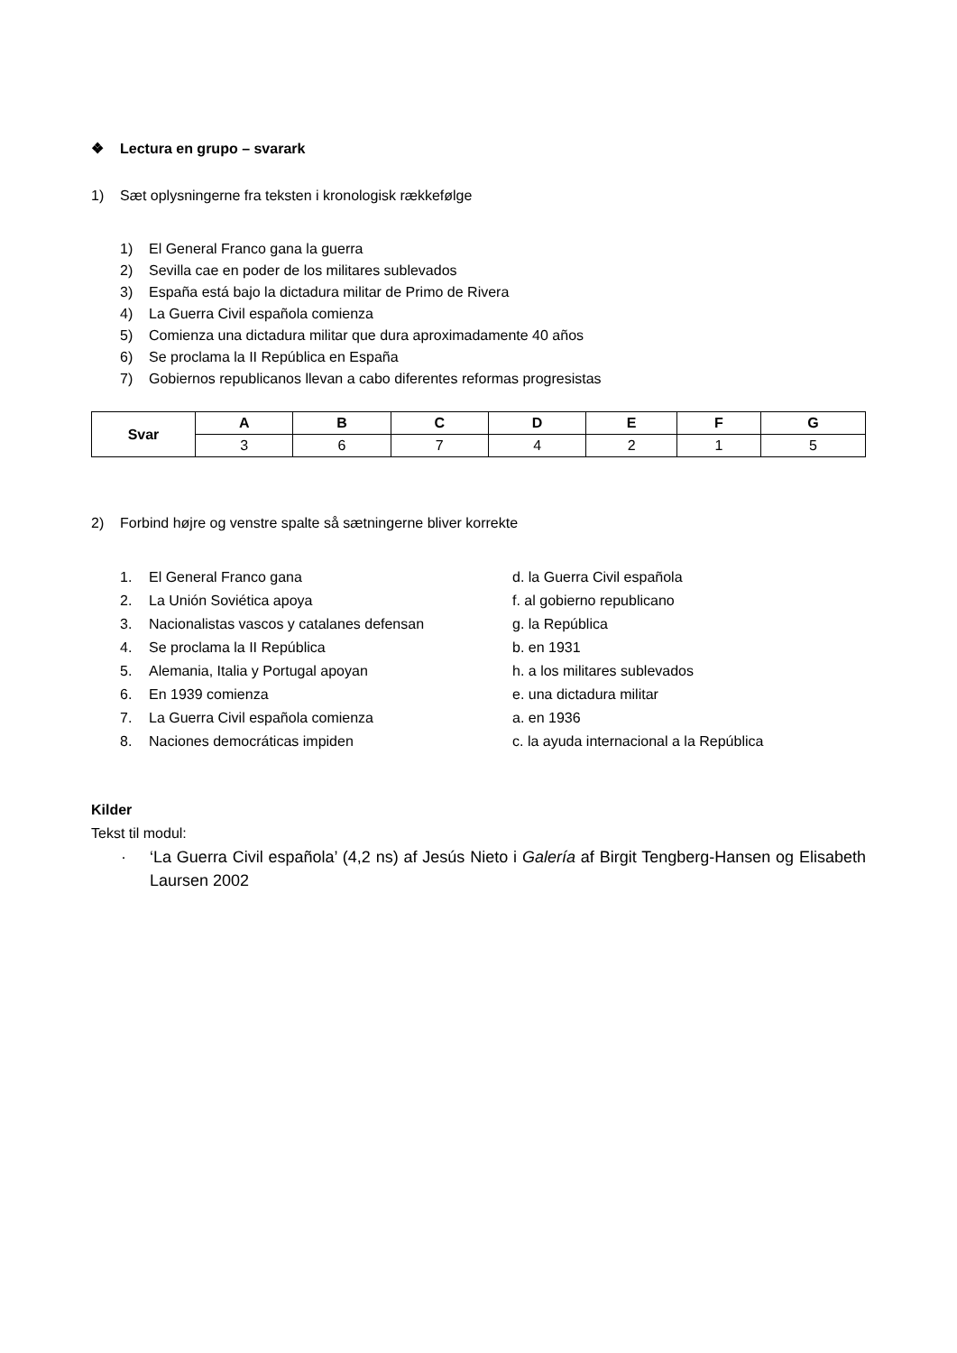❖ Lectura en grupo – svarark
1) Sæt oplysningerne fra teksten i kronologisk rækkefølge
1) El General Franco gana la guerra
2) Sevilla cae en poder de los militares sublevados
3) España está bajo la dictadura militar de Primo de Rivera
4) La Guerra Civil española comienza
5) Comienza una dictadura militar que dura aproximadamente 40 años
6) Se proclama la II República en España
7) Gobiernos republicanos llevan a cabo diferentes reformas progresistas
| Svar | A | B | C | D | E | F | G |
| --- | --- | --- | --- | --- | --- | --- | --- |
| | 3 | 6 | 7 | 4 | 2 | 1 | 5 |
2) Forbind højre og venstre spalte så sætningerne bliver korrekte
1. El General Franco gana
d. la Guerra Civil española
2. La Unión Soviética apoya
f. al gobierno republicano
3. Nacionalistas vascos y catalanes defensan
g. la República
4. Se proclama la II República
b. en 1931
5. Alemania, Italia y Portugal apoyan
h. a los militares sublevados
6. En 1939 comienza
e. una dictadura militar
7. La Guerra Civil española comienza
a. en 1936
8. Naciones democráticas impiden
c. la ayuda internacional a la República
Kilder
Tekst til modul:
· ‘La Guerra Civil española’ (4,2 ns) af Jesús Nieto i Galería af Birgit Tengberg-Hansen og Elisabeth Laursen 2002